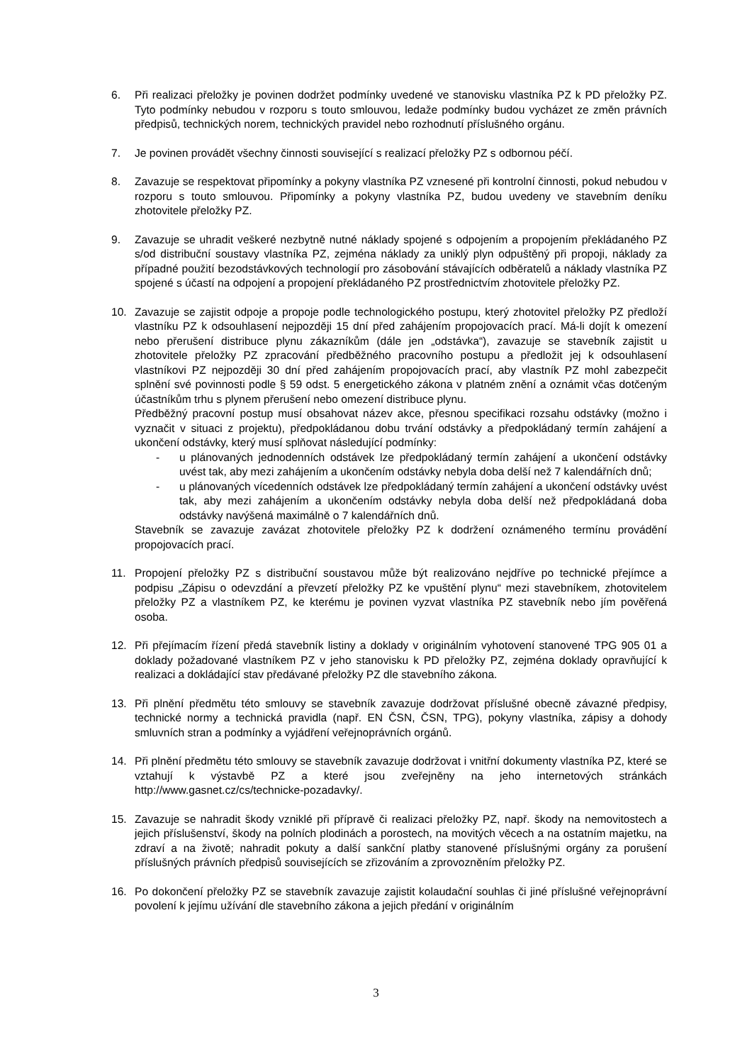6. Při realizaci přeložky je povinen dodržet podmínky uvedené ve stanovisku vlastníka PZ k PD přeložky PZ. Tyto podmínky nebudou v rozporu s touto smlouvou, ledaže podmínky budou vycházet ze změn právních předpisů, technických norem, technických pravidel nebo rozhodnutí příslušného orgánu.
7. Je povinen provádět všechny činnosti související s realizací přeložky PZ s odbornou péčí.
8. Zavazuje se respektovat připomínky a pokyny vlastníka PZ vznesené při kontrolní činnosti, pokud nebudou v rozporu s touto smlouvou. Připomínky a pokyny vlastníka PZ, budou uvedeny ve stavebním deníku zhotovitele přeložky PZ.
9. Zavazuje se uhradit veškeré nezbytně nutné náklady spojené s odpojením a propojením překládaného PZ s/od distribuční soustavy vlastníka PZ, zejména náklady za uniklý plyn odpuštěný při propoji, náklady za případné použití bezodstávkových technologií pro zásobování stávajících odběratelů a náklady vlastníka PZ spojené s účastí na odpojení a propojení překládaného PZ prostřednictvím zhotovitele přeložky PZ.
10. Zavazuje se zajistit odpoje a propoje podle technologického postupu, který zhotovitel přeložky PZ předloží vlastníku PZ k odsouhlasení nejpozději 15 dní před zahájením propojovacích prací. Má-li dojít k omezení nebo přerušení distribuce plynu zákazníkům (dále jen „odstávka“), zavazuje se stavebník zajistit u zhotovitele přeložky PZ zpracování předběžného pracovního postupu a předložit jej k odsouhlasení vlastníkovi PZ nejpozději 30 dní před zahájením propojovacích prací, aby vlastník PZ mohl zabezpečit splnění své povinnosti podle § 59 odst. 5 energetického zákona v platném znění a oznámit včas dotčeným účastníkům trhu s plynem přerušení nebo omezení distribuce plynu.
Předběžný pracovní postup musí obsahovat název akce, přesnou specifikaci rozsahu odstávky (možno i vyznačit v situaci z projektu), předpokládanou dobu trvání odstávky a předpokládaný termín zahájení a ukončení odstávky, který musí splňovat následující podmínky:
- u plánovaných jednodenních odstávek lze předpokládaný termín zahájení a ukončení odstávky uvést tak, aby mezi zahájením a ukončením odstávky nebyla doba delší než 7 kalendářních dnů;
- u plánovaných vícedenních odstávek lze předpokládaný termín zahájení a ukončení odstávky uvést tak, aby mezi zahájením a ukončením odstávky nebyla doba delší než předpokládaná doba odstávky navýšená maximálně o 7 kalendářních dnů.
Stavebník se zavazuje zavázat zhotovitele přeložky PZ k dodržení oznámeného termínu provádění propojovacích prací.
11. Propojení přeložky PZ s distribuční soustavou může být realizováno nejdříve po technické přejímce a podpisu „Zápisu o odevzdání a převzetí přeložky PZ ke vpuštění plynu“ mezi stavebníkem, zhotovitelem přeložky PZ a vlastníkem PZ, ke kterému je povinen vyzvat vlastníka PZ stavebník nebo jím pověřená osoba.
12. Při přejímacím řízení předá stavebník listiny a doklady v originálním vyhotovení stanovené TPG 905 01 a doklady požadované vlastníkem PZ v jeho stanovisku k PD přeložky PZ, zejména doklady opravňující k realizaci a dokládající stav předávané přeložky PZ dle stavebního zákona.
13. Při plnění předmětu této smlouvy se stavebník zavazuje dodržovat příslušné obecně závazné předpisy, technické normy a technická pravidla (např. EN ČSN, ČSN, TPG), pokyny vlastníka, zápisy a dohody smluvních stran a podmínky a vyjádření veřejnoprávních orgánů.
14. Při plnění předmětu této smlouvy se stavebník zavazuje dodržovat i vnitřní dokumenty vlastníka PZ, které se vztahují k výstavbě PZ a které jsou zveřejněny na jeho internetových stránkách http://www.gasnet.cz/cs/technicke-pozadavky/.
15. Zavazuje se nahradit škody vzniklé při přípravě či realizaci přeložky PZ, např. škody na nemovitostech a jejich příslušenství, škody na polních plodinách a porostech, na movitých věcech a na ostatním majetku, na zdraví a na životě; nahradit pokuty a další sankční platby stanovené příslušnými orgány za porušení příslušných právních předpisů souvisejících se zřizováním a zprovozněním přeložky PZ.
16. Po dokončení přeložky PZ se stavebník zavazuje zajistit kolaudační souhlas či jiné příslušné veřejnoprávní povolení k jejímu užívání dle stavebního zákona a jejich předání v originálním
3